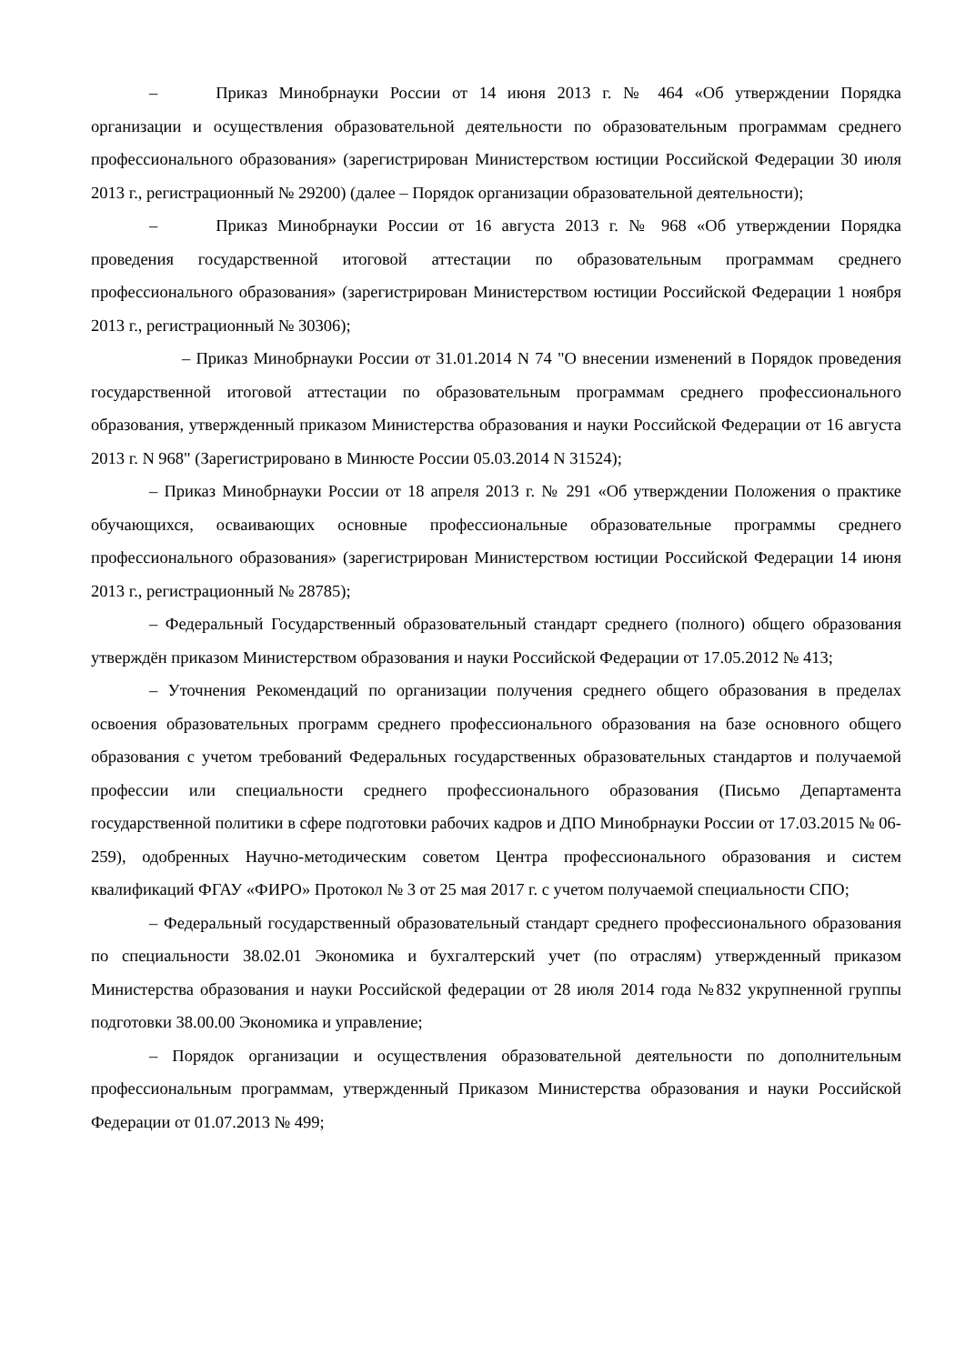– Приказ Минобрнауки России от 14 июня 2013 г. № 464 «Об утверждении Порядка организации и осуществления образовательной деятельности по образовательным программам среднего профессионального образования» (зарегистрирован Министерством юстиции Российской Федерации 30 июля 2013 г., регистрационный № 29200) (далее – Порядок организации образовательной деятельности);
– Приказ Минобрнауки России от 16 августа 2013 г. № 968 «Об утверждении Порядка проведения государственной итоговой аттестации по образовательным программам среднего профессионального образования» (зарегистрирован Министерством юстиции Российской Федерации 1 ноября 2013 г., регистрационный № 30306);
– Приказ Минобрнауки России от 31.01.2014 N 74 "О внесении изменений в Порядок проведения государственной итоговой аттестации по образовательным программам среднего профессионального образования, утвержденный приказом Министерства образования и науки Российской Федерации от 16 августа 2013 г. N 968" (Зарегистрировано в Минюсте России 05.03.2014 N 31524);
– Приказ Минобрнауки России от 18 апреля 2013 г. № 291 «Об утверждении Положения о практике обучающихся, осваивающих основные профессиональные образовательные программы среднего профессионального образования» (зарегистрирован Министерством юстиции Российской Федерации 14 июня 2013 г., регистрационный № 28785);
– Федеральный Государственный образовательный стандарт среднего (полного) общего образования утверждён приказом Министерством образования и науки Российской Федерации от 17.05.2012 № 413;
– Уточнения Рекомендаций по организации получения среднего общего образования в пределах освоения образовательных программ среднего профессионального образования на базе основного общего образования с учетом требований Федеральных государственных образовательных стандартов и получаемой профессии или специальности среднего профессионального образования (Письмо Департамента государственной политики в сфере подготовки рабочих кадров и ДПО Минобрнауки России от 17.03.2015 № 06-259), одобренных Научно-методическим советом Центра профессионального образования и систем квалификаций ФГАУ «ФИРО» Протокол № 3 от 25 мая 2017 г. с учетом получаемой специальности СПО;
– Федеральный государственный образовательный стандарт среднего профессионального образования по специальности 38.02.01 Экономика и бухгалтерский учет (по отраслям) утвержденный приказом Министерства образования и науки Российской федерации от 28 июля 2014 года №832 укрупненной группы подготовки 38.00.00 Экономика и управление;
– Порядок организации и осуществления образовательной деятельности по дополнительным профессиональным программам, утвержденный Приказом Министерства образования и науки Российской Федерации от 01.07.2013 № 499;